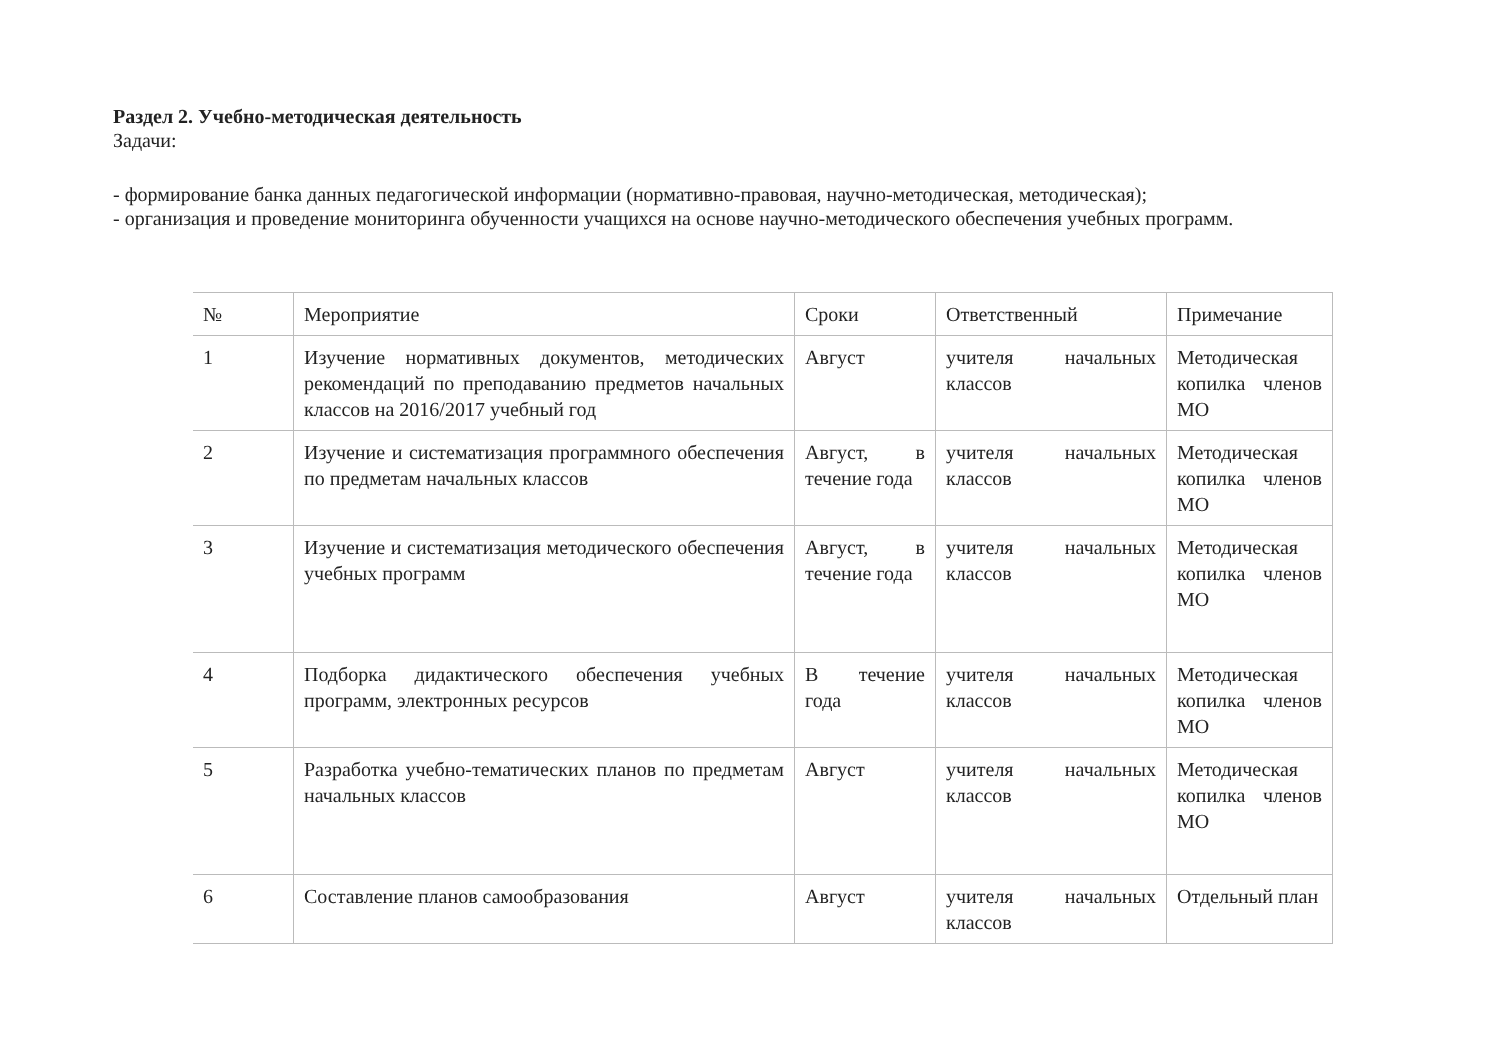Раздел 2. Учебно-методическая деятельность
Задачи:
- формирование банка данных педагогической информации (нормативно-правовая, научно-методическая, методическая);
- организация и проведение мониторинга обученности учащихся на основе научно-методического обеспечения учебных программ.
| № | Мероприятие | Сроки | Ответственный | Примечание |
| 1 | Изучение нормативных документов, методических рекомендаций по преподаванию предметов начальных классов на 2016/2017 учебный год | Август | учителя начальных классов | Методическая копилка членов МО |
| 2 | Изучение и систематизация программного обеспечения по предметам начальных классов | Август, в течение года | учителя начальных классов | Методическая копилка членов МО |
| 3 | Изучение и систематизация методического обеспечения учебных программ | Август, в течение года | учителя начальных классов | Методическая копилка членов МО |
| 4 | Подборка дидактического обеспечения учебных программ, электронных ресурсов | В течение года | учителя начальных классов | Методическая копилка членов МО |
| 5 | Разработка учебно-тематических планов по предметам начальных классов | Август | учителя начальных классов | Методическая копилка членов МО |
| 6 | Составление планов самообразования | Август | учителя начальных классов | Отдельный план |